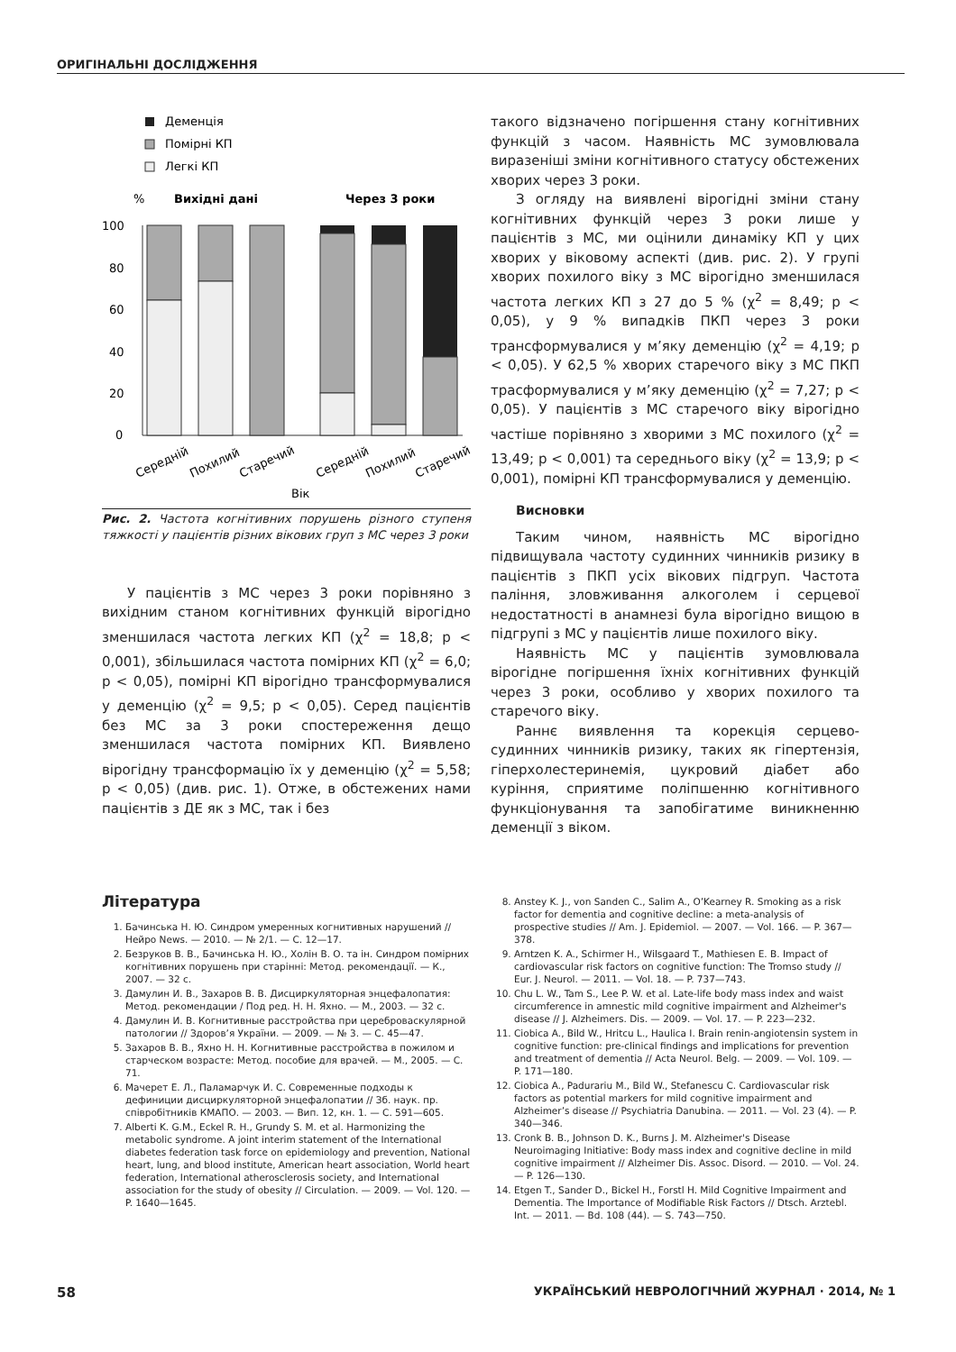ОРИГІНАЛЬНІ ДОСЛІДЖЕННЯ
Деменція
Помірні КП
Легкі КП
%
Вихідні дані
Через 3 роки
100
80
60
40
20
0
Середній
Похилий
Старечий
Середній
Похилий
Старечий
Вік
Рис. 2. Частота когнітивних порушень різного ступеня тяжкості у пацієнтів різних вікових груп з МС через 3 роки
У пацієнтів з МС через 3 роки порівняно з вихідним станом когнітивних функцій вірогідно зменшилася частота легких КП (χ<sup>2</sup> = 18,8; p < 0,001), збільшилася частота помірних КП (χ<sup>2</sup> = 6,0; p < 0,05), помірні КП вірогідно трансформувалися у деменцію (χ<sup>2</sup> = 9,5; p < 0,05). Серед пацієнтів без МС за 3 роки спостереження дещо зменшилася частота помірних КП. Виявлено вірогідну трансформацію їх у деменцію (χ<sup>2</sup> = 5,58; p < 0,05) (див. рис. 1). Отже, в обстежених нами пацієнтів з ДЕ як з МС, так і без
такого відзначено погіршення стану когнітивних функцій з часом. Наявність МС зумовлювала виразеніші зміни когнітивного статусу обстежених хворих через 3 роки.
З огляду на виявлені вірогідні зміни стану когнітивних функцій через 3 роки лише у пацієнтів з МС, ми оцінили динаміку КП у цих хворих у віковому аспекті (див. рис. 2). У групі хворих похилого віку з МС вірогідно зменшилася частота легких КП з 27 до 5 % (χ<sup>2</sup> = 8,49; p < 0,05), у 9 % випадків ПКП через 3 роки трансформувалися у м’яку деменцію (χ<sup>2</sup> = 4,19; p < 0,05). У 62,5 % хворих старечого віку з МС ПКП трасформувалися у м’яку деменцію (χ<sup>2</sup> = 7,27; p < 0,05). У пацієнтів з МС старечого віку вірогідно частіше порівняно з хворими з МС похилого (χ<sup>2</sup> = 13,49; p < 0,001) та середнього віку (χ<sup>2</sup> = 13,9; p < 0,001), помірні КП трансформувалися у деменцію.
Висновки
Таким чином, наявність МС вірогідно підвищувала частоту судинних чинників ризику в пацієнтів з ПКП усіх вікових підгруп. Частота паління, зловживання алкоголем і серцевої недостатності в анамнезі була вірогідно вищою в підгрупі з МС у пацієнтів лише похилого віку.
Наявність МС у пацієнтів зумовлювала вірогідне погіршення їхніх когнітивних функцій через 3 роки, особливо у хворих похилого та старечого віку.
Раннє виявлення та корекція серцево-судинних чинників ризику, таких як гіпертензія, гіперхолестеринемія, цукровий діабет або куріння, сприятиме поліпшенню когнітивного функціонування та запобігатиме виникненню деменції з віком.
Література
1. Бачинська Н. Ю. Синдром умеренных когнитивных нарушений // Нейро News. — 2010. — № 2/1. — С. 12—17.
2. Безруков В. В., Бачинська Н. Ю., Холін В. О. та ін. Синдром помірних когнітивних порушень при старінні: Метод. рекомендації. — К., 2007. — 32 с.
3. Дамулин И. В., Захаров В. В. Дисциркуляторная энцефалопатия: Метод. рекомендации / Под ред. Н. Н. Яхно. — М., 2003. — 32 с.
4. Дамулин И. В. Когнитивные расстройства при цереброваскулярной патологии // Здоров’я України. — 2009. — № 3. — С. 45—47.
5. Захаров В. В., Яхно Н. Н. Когнитивные расстройства в пожилом и старческом возрасте: Метод. пособие для врачей. — М., 2005. — С. 71.
6. Мачерет Е. Л., Паламарчук И. С. Современные подходы к дефиниции дисциркуляторной энцефалопатии // Зб. наук. пр. співробітників КМАПО. — 2003. — Вип. 12, кн. 1. — С. 591—605.
7. Alberti K. G.M., Eckel R. H., Grundy S. M. et al. Harmonizing the metabolic syndrome. A joint interim statement of the International diabetes federation task force on epidemiology and prevention, National heart, lung, and blood institute, American heart association, World heart federation, International atherosclerosis society, and International association for the study of obesity // Circulation. — 2009. — Vol. 120. — P. 1640—1645.
8. Anstey K. J., von Sanden C., Salim A., O’Kearney R. Smoking as a risk factor for dementia and cognitive decline: a meta-analysis of prospective studies // Am. J. Epidemiol. — 2007. — Vol. 166. — P. 367—378.
9. Arntzen K. A., Schirmer H., Wilsgaard T., Mathiesen E. B. Impact of cardiovascular risk factors on cognitive function: The Tromso study // Eur. J. Neurol. — 2011. — Vol. 18. — P. 737—743.
10. Chu L. W., Tam S., Lee P. W. et al. Late-life body mass index and waist circumference in amnestic mild cognitive impairment and Alzheimer's disease // J. Alzheimers. Dis. — 2009. — Vol. 17. — P. 223—232.
11. Ciobica A., Bild W., Hritcu L., Haulica I. Brain renin-angiotensin system in cognitive function: pre-clinical findings and implications for prevention and treatment of dementia // Acta Neurol. Belg. — 2009. — Vol. 109. — P. 171—180.
12. Ciobica A., Padurariu M., Bild W., Stefanescu C. Cardiovascular risk factors as potential markers for mild cognitive impairment and Alzheimer’s disease // Psychiatria Danubina. — 2011. — Vol. 23 (4). — P. 340—346.
13. Cronk B. B., Johnson D. K., Burns J. M. Alzheimer's Disease Neuroimaging Initiative: Body mass index and cognitive decline in mild cognitive impairment // Alzheimer Dis. Assoc. Disord. — 2010. — Vol. 24. — P. 126—130.
14. Etgen T., Sander D., Bickel H., Forstl H. Mild Cognitive Impairment and Dementia. The Importance of Modifiable Risk Factors // Dtsch. Arztebl. Int. — 2011. — Bd. 108 (44). — S. 743—750.
58 УКРАЇНСЬКИЙ НЕВРОЛОГІЧНИЙ ЖУРНАЛ · 2014, № 1